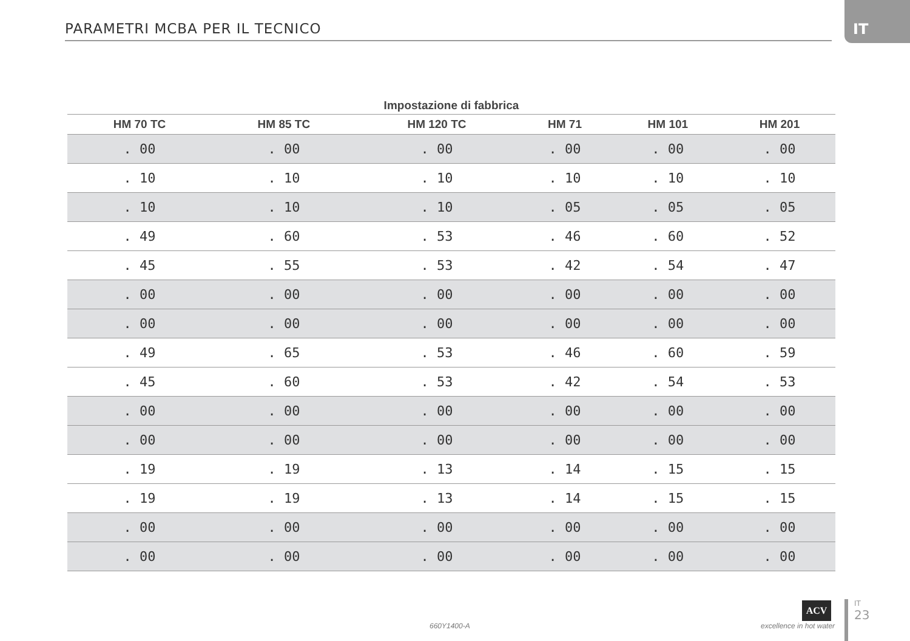PARAMETRI MCBA PER IL TECNICO
IT
| Impostazione di fabbrica | | | | | |
| --- | --- | --- | --- | --- | --- |
| HM 70 TC | HM 85 TC | HM 120 TC | HM 71 | HM 101 | HM 201 |
| . 00 | . 00 | . 00 | . 00 | . 00 | . 00 |
| . 10 | . 10 | . 10 | . 10 | . 10 | . 10 |
| . 10 | . 10 | . 10 | . 05 | . 05 | . 05 |
| . 49 | . 60 | . 53 | . 46 | . 60 | . 52 |
| . 45 | . 55 | . 53 | . 42 | . 54 | . 47 |
| . 00 | . 00 | . 00 | . 00 | . 00 | . 00 |
| . 00 | . 00 | . 00 | . 00 | . 00 | . 00 |
| . 49 | . 65 | . 53 | . 46 | . 60 | . 59 |
| . 45 | . 60 | . 53 | . 42 | . 54 | . 53 |
| . 00 | . 00 | . 00 | . 00 | . 00 | . 00 |
| . 00 | . 00 | . 00 | . 00 | . 00 | . 00 |
| . 19 | . 19 | . 13 | . 14 | . 15 | . 15 |
| . 19 | . 19 | . 13 | . 14 | . 15 | . 15 |
| . 00 | . 00 | . 00 | . 00 | . 00 | . 00 |
| . 00 | . 00 | . 00 | . 00 | . 00 | . 00 |
660Y1400-A
ACV
excellence in hot water
IT
23